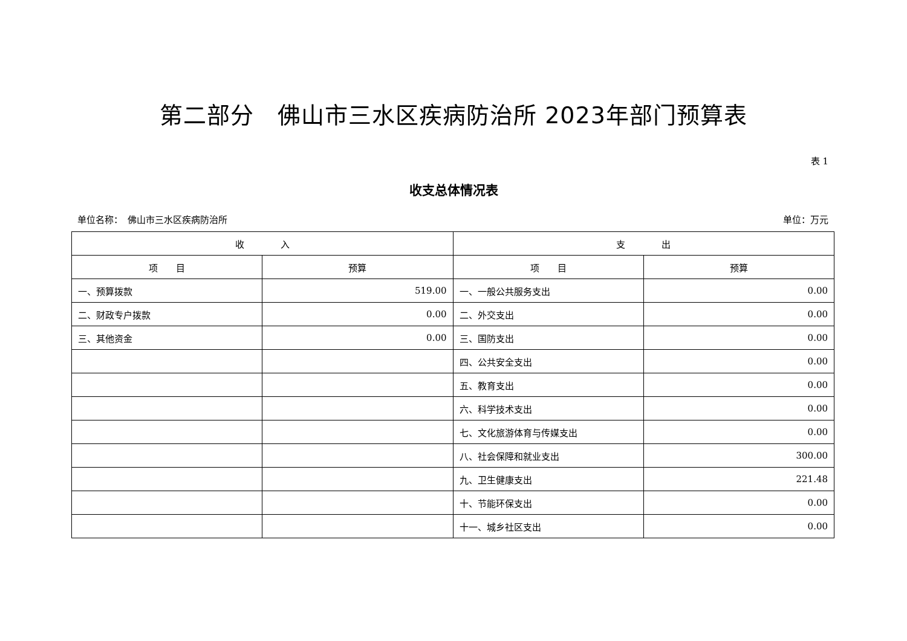第二部分　佛山市三水区疾病防治所 2023年部门预算表
表 1
收支总体情况表
单位名称：　佛山市三水区疾病防治所 单位：万元
| 收 入 | | 支 出 | |
| --- | --- | --- | --- |
| 项 目 | 预算 | 项 目 | 预算 |
| 一、预算拨款 | 519.00 | 一、一般公共服务支出 | 0.00 |
| 二、财政专户拨款 | 0.00 | 二、外交支出 | 0.00 |
| 三、其他资金 | 0.00 | 三、国防支出 | 0.00 |
| | | 四、公共安全支出 | 0.00 |
| | | 五、教育支出 | 0.00 |
| | | 六、科学技术支出 | 0.00 |
| | | 七、文化旅游体育与传媒支出 | 0.00 |
| | | 八、社会保障和就业支出 | 300.00 |
| | | 九、卫生健康支出 | 221.48 |
| | | 十、节能环保支出 | 0.00 |
| | | 十一、城乡社区支出 | 0.00 |